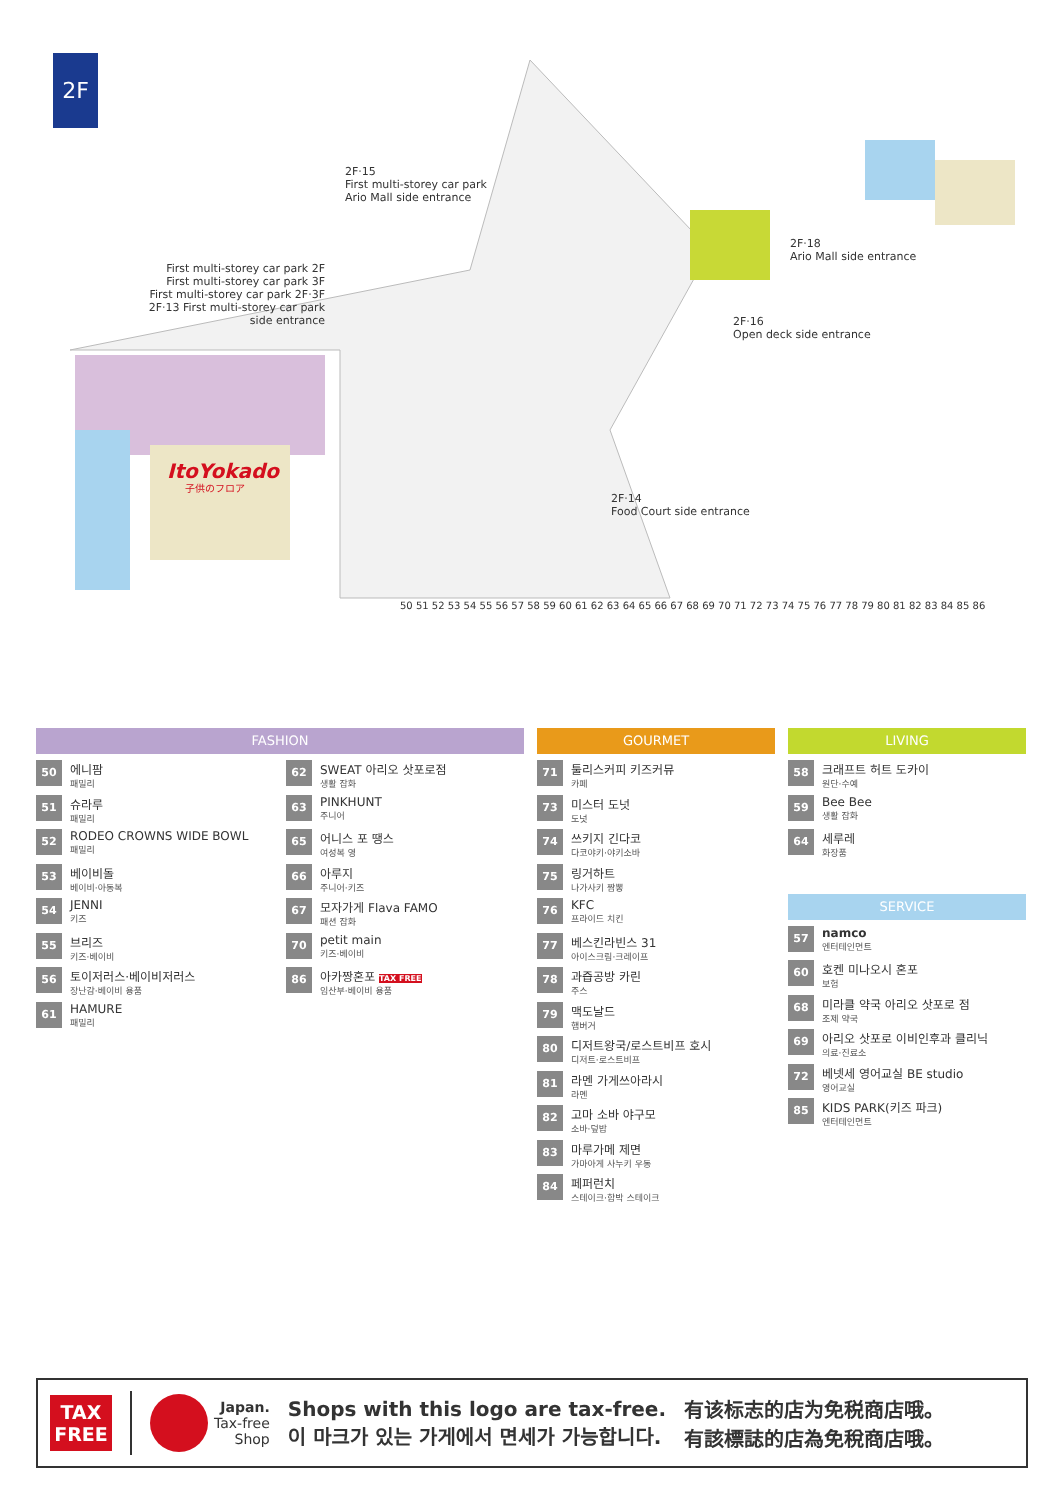2F
ItoYokado
子供のフロア
2F·15
First multi-storey car park
Ario Mall side entrance
First multi-storey car park 2F
First multi-storey car park 3F
First multi-storey car park 2F·3F
2F·13 First multi-storey car park side entrance
2F·18
Ario Mall side entrance
2F·16
Open deck side entrance
2F·14
Food Court side entrance
50 51 52 53 54 55 56 57 58 59 60 61 62 63 64 65 66 67 68 69 70 71 72 73 74 75 76 77 78 79 80 81 82 83 84 85 86
FASHION
50
에니팜
패밀리
51
슈라루
패밀리
52
RODEO CROWNS WIDE BOWL
패밀리
53
베이비돌
베이비·아동복
54
JENNI
키즈
55
브리즈
키즈·베이비
56
토이저러스·베이비저러스
장난감·베이비 용품
61
HAMURE
패밀리
62
SWEAT 아리오 삿포로점
생활 잡화
63
PINKHUNT
주니어
65
어니스 포 땡스
여성복 영
66
아루지
주니어·키즈
67
모자가게 Flava FAMO
패션 잡화
70
petit main
키즈·베이비
86
아카짱혼포 TAX FREE
임산부·베이비 용품
GOURMET
71
툴리스커피 키즈커뮤
카페
73
미스터 도넛
도넛
74
쓰키지 긴다코
다코야키·야키소바
75
링거하트
나가사키 짬뽕
76
KFC
프라이드 치킨
77
베스킨라빈스 31
아이스크림·크레이프
78
과즙공방 카린
주스
79
맥도날드
햄버거
80
디저트왕국/로스트비프 호시
디저트·로스트비프
81
라멘 가게쓰아라시
라멘
82
고마 소바 야구모
소바·덮밥
83
마루가메 제면
가마아게 사누키 우동
84
페퍼런치
스테이크·함박 스테이크
LIVING
58
크래프트 허트 도카이
원단·수예
59
Bee Bee
생활 잡화
64
세루레
화장품
SERVICE
57
namco
엔터테인먼트
60
호켄 미나오시 혼포
보험
68
미라클 약국 아리오 삿포로 점
조제 약국
69
아리오 삿포로 이비인후과 클리닉
의료·진료소
72
베넷세 영어교실 BE studio
영어교실
85
KIDS PARK(키즈 파크)
엔터테인먼트
TAX
FREE
Japan.
Tax-free
Shop
Shops with this logo are tax-free.
이 마크가 있는 가게에서 면세가 가능합니다.
有该标志的店为免税商店哦。
有該標誌的店為免稅商店哦。